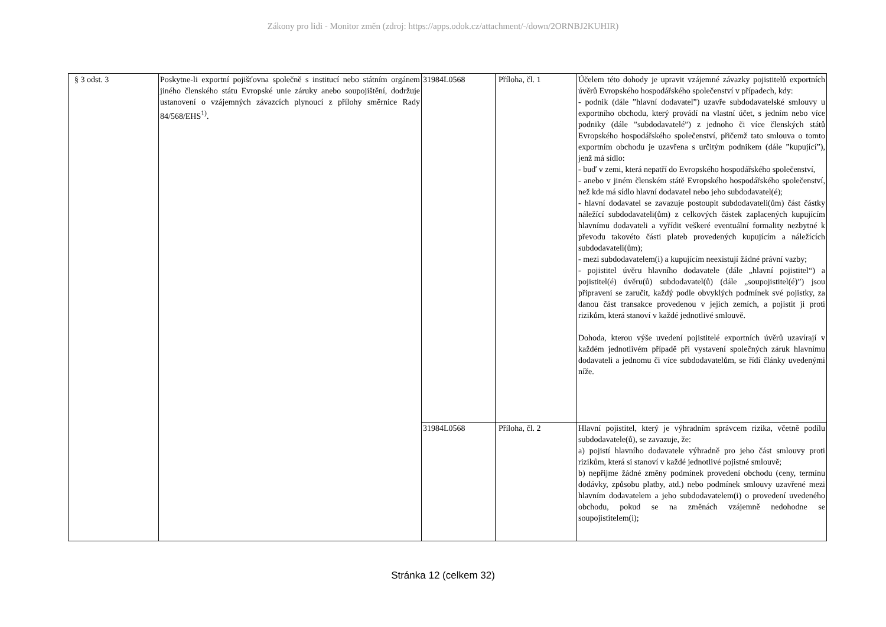Zákony pro lidi - Monitor změn (zdroj: https://apps.odok.cz/attachment/-/down/2ORNBJ2KUHIR)
| § 3 odst. 3 | Poskytne-li exportní pojišťovna společně s institucí nebo státním orgánem jiného členského státu Evropské unie záruky anebo soupojištění, dodržuje ustanovení o vzájemných závazcích plynoucí z přílohy směrnice Rady 84/568/EHS<sup>1)</sup>. | 31984L0568 | Příloha, čl. 1 | Účelem této dohody je upravit vzájemné závazky pojistitelů exportních úvěrů Evropského hospodářského společenství v případech, kdy: - podnik (dále ”hlavní dodavatel”) uzavře subdodavatelské smlouvy u exportního obchodu, který provádí na vlastní účet, s jedním nebo více podniky (dále ”subdodavatelé”) z jednoho či více členských států Evropského hospodářského společenství, přičemž tato smlouva o tomto exportním obchodu je uzavřena s určitým podnikem (dále ”kupující”), jenž má sídlo: - buď v zemi, která nepatří do Evropského hospodářského společenství, - anebo v jiném členském státě Evropského hospodářského společenství, než kde má sídlo hlavní dodavatel nebo jeho subdodavatel(é); - hlavní dodavatel se zavazuje postoupit subdodavateli(ům) část částky náležící subdodavateli(ům) z celkových částek zaplacených kupujícím hlavnímu dodavateli a vyřídit veškeré eventuální formality nezbytné k převodu takovéto části plateb provedených kupujícím a náležících subdodavateli(ům); - mezi subdodavatelem(i) a kupujícím neexistují žádné právní vazby; - pojistitel úvěru hlavního dodavatele (dále „hlavní pojistitel“) a pojistitel(é) úvěru(ů) subdodavatel(ů) (dále „soupojistitel(é)”) jsou připraveni se zaručit, každý podle obvyklých podmínek své pojistky, za danou část transakce provedenou v jejich zemích, a pojistit ji proti rizikům, která stanoví v každé jednotlivé smlouvě. Dohoda, kterou výše uvedení pojistitelé exportních úvěrů uzavírají v každém jednotlivém případě při vystavení společných záruk hlavnímu dodavateli a jednomu či více subdodavatelům, se řídí články uvedenými níže. |
| | | 31984L0568 | Příloha, čl. 2 | Hlavní pojistitel, který je výhradním správcem rizika, včetně podílu subdodavatele(ů), se zavazuje, že: a) pojistí hlavního dodavatele výhradně pro jeho část smlouvy proti rizikům, která si stanoví v každé jednotlivé pojistné smlouvě; b) nepřijme žádné změny podmínek provedení obchodu (ceny, termínu dodávky, způsobu platby, atd.) nebo podmínek smlouvy uzavřené mezi hlavním dodavatelem a jeho subdodavatelem(i) o provedení uvedeného obchodu, pokud se na změnách vzájemně nedohodne se soupojistitelem(i); |
Stránka 12 (celkem 32)